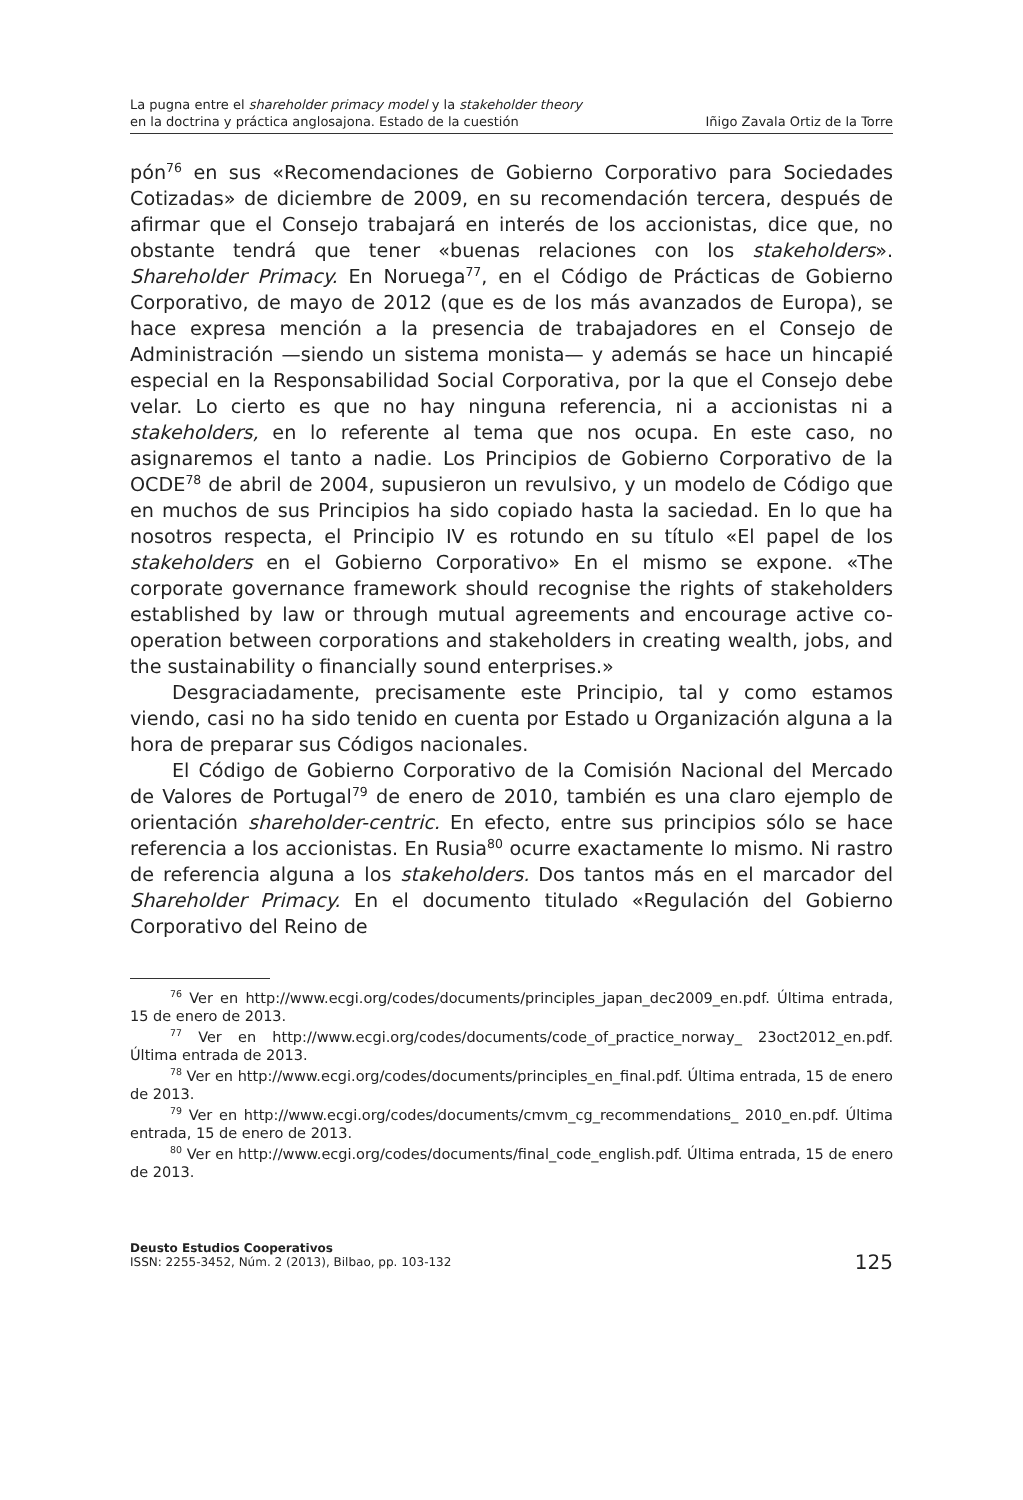La pugna entre el shareholder primacy model y la stakeholder theory
en la doctrina y práctica anglosajona. Estado de la cuestión
Iñigo Zavala Ortiz de la Torre
pón<sup>76</sup> en sus «Recomendaciones de Gobierno Corporativo para Sociedades Cotizadas» de diciembre de 2009, en su recomendación tercera, después de afirmar que el Consejo trabajará en interés de los accionistas, dice que, no obstante tendrá que tener «buenas relaciones con los stakeholders». Shareholder Primacy. En Noruega<sup>77</sup>, en el Código de Prácticas de Gobierno Corporativo, de mayo de 2012 (que es de los más avanzados de Europa), se hace expresa mención a la presencia de trabajadores en el Consejo de Administración —siendo un sistema monista— y además se hace un hincapié especial en la Responsabilidad Social Corporativa, por la que el Consejo debe velar. Lo cierto es que no hay ninguna referencia, ni a accionistas ni a stakeholders, en lo referente al tema que nos ocupa. En este caso, no asignaremos el tanto a nadie. Los Principios de Gobierno Corporativo de la OCDE<sup>78</sup> de abril de 2004, supusieron un revulsivo, y un modelo de Código que en muchos de sus Principios ha sido copiado hasta la saciedad. En lo que ha nosotros respecta, el Principio IV es rotundo en su título «El papel de los stakeholders en el Gobierno Corporativo» En el mismo se expone. «The corporate governance framework should recognise the rights of stakeholders established by law or through mutual agreements and encourage active co-operation between corporations and stakeholders in creating wealth, jobs, and the sustainability o financially sound enterprises.»
Desgraciadamente, precisamente este Principio, tal y como estamos viendo, casi no ha sido tenido en cuenta por Estado u Organización alguna a la hora de preparar sus Códigos nacionales.
El Código de Gobierno Corporativo de la Comisión Nacional del Mercado de Valores de Portugal<sup>79</sup> de enero de 2010, también es una claro ejemplo de orientación shareholder-centric. En efecto, entre sus principios sólo se hace referencia a los accionistas. En Rusia<sup>80</sup> ocurre exactamente lo mismo. Ni rastro de referencia alguna a los stakeholders. Dos tantos más en el marcador del Shareholder Primacy. En el documento titulado «Regulación del Gobierno Corporativo del Reino de
<sup>76</sup> Ver en http://www.ecgi.org/codes/documents/principles_japan_dec2009_en.pdf. Última entrada, 15 de enero de 2013.
<sup>77</sup> Ver en http://www.ecgi.org/codes/documents/code_of_practice_norway_ 23oct2012_en.pdf. Última entrada de 2013.
<sup>78</sup> Ver en http://www.ecgi.org/codes/documents/principles_en_final.pdf. Última entrada, 15 de enero de 2013.
<sup>79</sup> Ver en http://www.ecgi.org/codes/documents/cmvm_cg_recommendations_ 2010_en.pdf. Última entrada, 15 de enero de 2013.
<sup>80</sup> Ver en http://www.ecgi.org/codes/documents/final_code_english.pdf. Última entrada, 15 de enero de 2013.
Deusto Estudios Cooperativos
ISSN: 2255-3452, Núm. 2 (2013), Bilbao, pp. 103-132
125